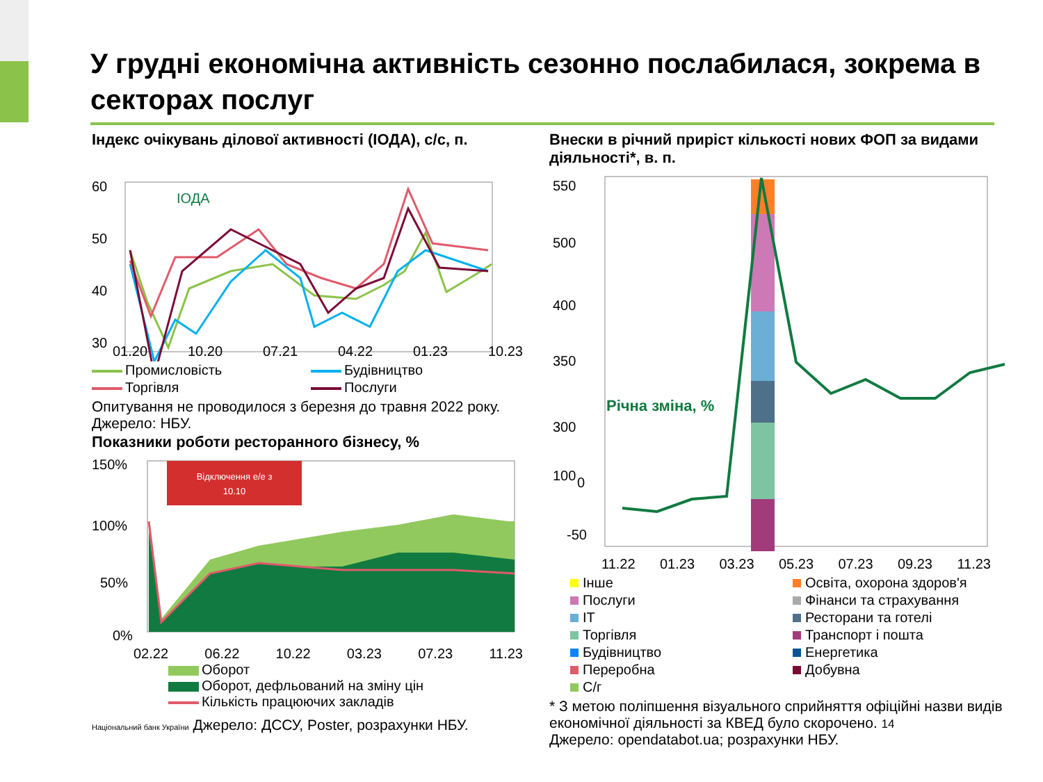У грудні економічна активність сезонно послабилася, зокрема в секторах послуг
Індекс очікувань ділової активності (ІОДА), с/с, п.
60
50
40
30
ІОДА
.
01.20 10.20 07.21 04.22 01.23 10.23
Промисловість Будівництво Торгівля Послуги
Опитування не проводилося з березня до травня 2022 року. Джерело: НБУ.
Показники роботи ресторанного бізнесу, %
150%
100%
50%
0%
Відключення е/е з
10.10
02.22 06.22 10.22 03.23 07.23 11.23
Оборот
Оборот, дефльований на зміну цін
Кількість працюючих закладів
Національний банк України Джерело: ДССУ, Poster, розрахунки НБУ.
Внески в річний приріст кількості нових ФОП за видами діяльності*, в. п.
550
500
400
350
300
100
-50
.
.
.
.
x
x
x
x
x
x
x
x
x
x
x
x
x
0
x
x
x
Річна зміна, %
11.22 01.23 03.23 05.23 07.23 09.23 11.23
Інше Освіта, охорона здоров'я Послуги Фінанси та страхування ІТ Ресторани та готелі Торгівля Транспорт і пошта Будівництво Енергетика Переробна Добувна С/г
* З метою поліпшення візуального сприйняття офіційні назви видів економічної діяльності за КВЕД було скорочено. 14
Джерело: opendatabot.ua; розрахунки НБУ.